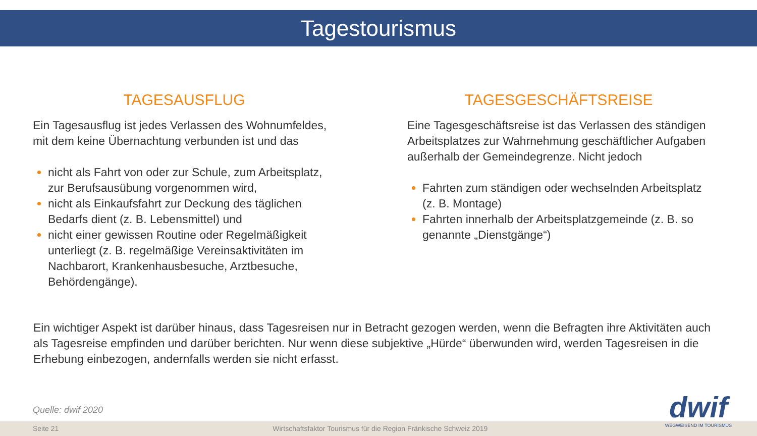Tagestourismus
TAGESAUSFLUG
Ein Tagesausflug ist jedes Verlassen des Wohnumfeldes, mit dem keine Übernachtung verbunden ist und das
nicht als Fahrt von oder zur Schule, zum Arbeitsplatz, zur Berufsausübung vorgenommen wird,
nicht als Einkaufsfahrt zur Deckung des täglichen Bedarfs dient (z. B. Lebensmittel) und
nicht einer gewissen Routine oder Regelmäßigkeit unterliegt (z. B. regelmäßige Vereinsaktivitäten im Nachbarort, Krankenhausbesuche, Arztbesuche, Behördengänge).
TAGESGESCHÄFTSREISE
Eine Tagesgeschäftsreise ist das Verlassen des ständigen Arbeitsplatzes zur Wahrnehmung geschäftlicher Aufgaben außerhalb der Gemeindegrenze. Nicht jedoch
Fahrten zum ständigen oder wechselnden Arbeitsplatz (z. B. Montage)
Fahrten innerhalb der Arbeitsplatzgemeinde (z. B. so genannte „Dienstgänge“)
Ein wichtiger Aspekt ist darüber hinaus, dass Tagesreisen nur in Betracht gezogen werden, wenn die Befragten ihre Aktivitäten auch als Tagesreise empfinden und darüber berichten. Nur wenn diese subjektive „Hürde“ überwunden wird, werden Tagesreisen in die Erhebung einbezogen, andernfalls werden sie nicht erfasst.
Quelle: dwif 2020
Seite 21 Wirtschaftsfaktor Tourismus für die Region Fränkische Schweiz 2019
dwif
WEGWEISEND IM TOURISMUS